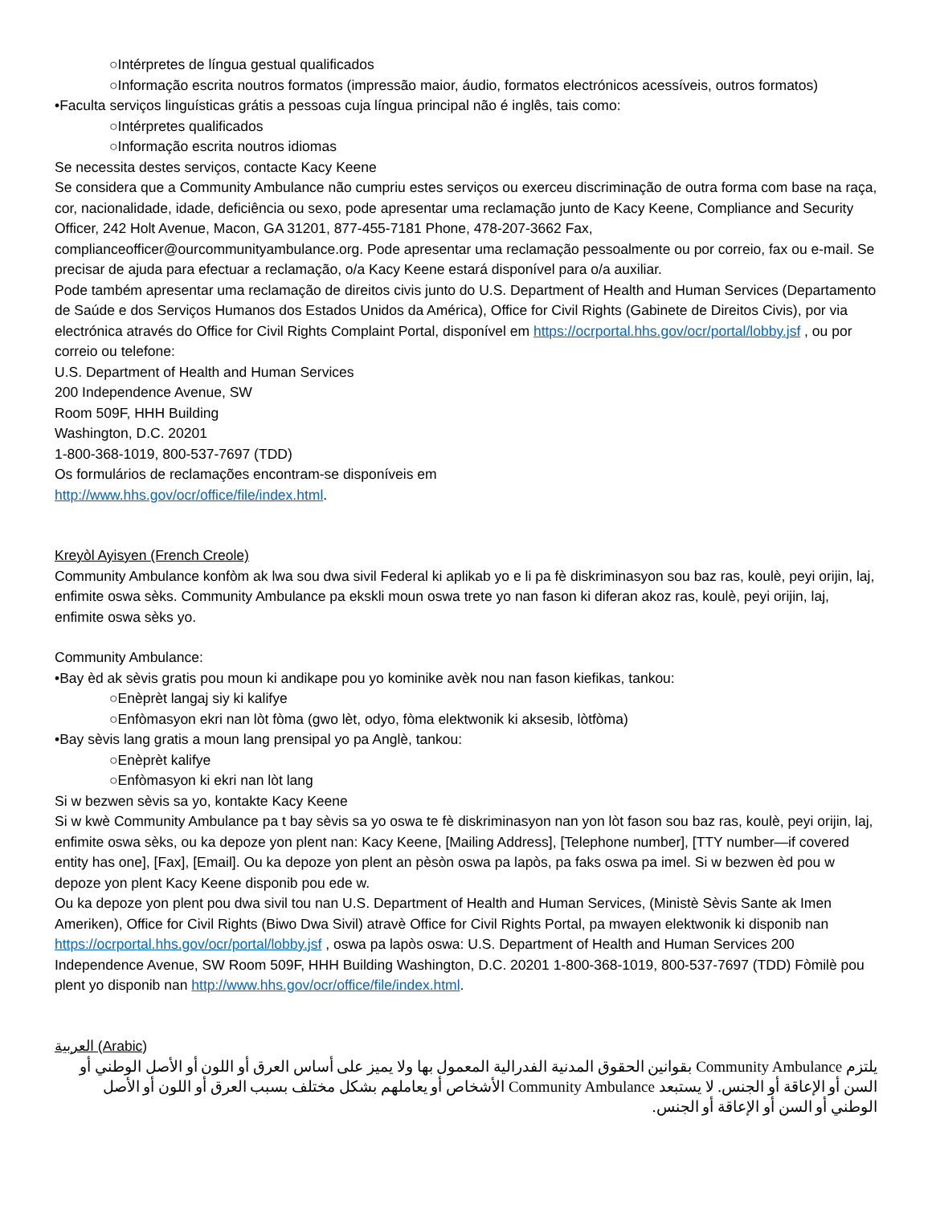○Intérpretes de língua gestual qualificados
○Informação escrita noutros formatos (impressão maior, áudio, formatos electrónicos acessíveis, outros formatos)
•Faculta serviços linguísticas grátis a pessoas cuja língua principal não é inglês, tais como:
○Intérpretes qualificados
○Informação escrita noutros idiomas
Se necessita destes serviços, contacte Kacy Keene
Se considera que a Community Ambulance não cumpriu estes serviços ou exerceu discriminação de outra forma com base na raça, cor, nacionalidade, idade, deficiência ou sexo, pode apresentar uma reclamação junto de Kacy Keene, Compliance and Security Officer, 242 Holt Avenue, Macon, GA 31201, 877-455-7181 Phone, 478-207-3662 Fax, complianceofficer@ourcommunityambulance.org. Pode apresentar uma reclamação pessoalmente ou por correio, fax ou e-mail. Se precisar de ajuda para efectuar a reclamação, o/a Kacy Keene estará disponível para o/a auxiliar.
Pode também apresentar uma reclamação de direitos civis junto do U.S. Department of Health and Human Services (Departamento de Saúde e dos Serviços Humanos dos Estados Unidos da América), Office for Civil Rights (Gabinete de Direitos Civis), por via electrónica através do Office for Civil Rights Complaint Portal, disponível em https://ocrportal.hhs.gov/ocr/portal/lobby.jsf , ou por correio ou telefone:
U.S. Department of Health and Human Services
200 Independence Avenue, SW
Room 509F, HHH Building
Washington, D.C. 20201
1-800-368-1019, 800-537-7697 (TDD)
Os formulários de reclamações encontram-se disponíveis em
http://www.hhs.gov/ocr/office/file/index.html.
Kreyòl Ayisyen (French Creole)
Community Ambulance konfòm ak lwa sou dwa sivil Federal ki aplikab yo e li pa fè diskriminasyon sou baz ras, koulè, peyi orijin, laj, enfimite oswa sèks. Community Ambulance pa ekskli moun oswa trete yo nan fason ki diferan akoz ras, koulè, peyi orijin, laj, enfimite oswa sèks yo.
Community Ambulance:
•Bay èd ak sèvis gratis pou moun ki andikape pou yo kominike avèk nou nan fason kiefikas, tankou:
○Enèprèt langaj siy ki kalifye
○Enfòmasyon ekri nan lòt fòma (gwo lèt, odyo, fòma elektwonik ki aksesib, lòtfòma)
•Bay sèvis lang gratis a moun lang prensipal yo pa Anglè, tankou:
○Enèprèt kalifye
○Enfòmasyon ki ekri nan lòt lang
Si w bezwen sèvis sa yo, kontakte Kacy Keene
Si w kwè Community Ambulance pa t bay sèvis sa yo oswa te fè diskriminasyon nan yon lòt fason sou baz ras, koulè, peyi orijin, laj, enfimite oswa sèks, ou ka depoze yon plent nan: Kacy Keene, [Mailing Address], [Telephone number], [TTY number—if covered entity has one], [Fax], [Email]. Ou ka depoze yon plent an pèsòn oswa pa lapòs, pa faks oswa pa imel. Si w bezwen èd pou w depoze yon plent Kacy Keene disponib pou ede w.
Ou ka depoze yon plent pou dwa sivil tou nan U.S. Department of Health and Human Services, (Ministè Sèvis Sante ak Imen Ameriken), Office for Civil Rights (Biwo Dwa Sivil) atravè Office for Civil Rights Portal, pa mwayen elektwonik ki disponib nan https://ocrportal.hhs.gov/ocr/portal/lobby.jsf , oswa pa lapòs oswa: U.S. Department of Health and Human Services 200 Independence Avenue, SW Room 509F, HHH Building Washington, D.C. 20201 1-800-368-1019, 800-537-7697 (TDD) Fòmilè pou plent yo disponib nan http://www.hhs.gov/ocr/office/file/index.html.
العربية (Arabic)
يلتزم Community Ambulance بقوانين الحقوق المدنية الفدرالية المعمول بها ولا يميز على أساس العرق أو اللون أو الأصل الوطني أو السن أو الإعاقة أو الجنس. لا يستبعد Community Ambulance الأشخاص أو يعاملهم بشكل مختلف بسبب العرق أو اللون أو الأصل الوطني أو السن أو الإعاقة أو الجنس.